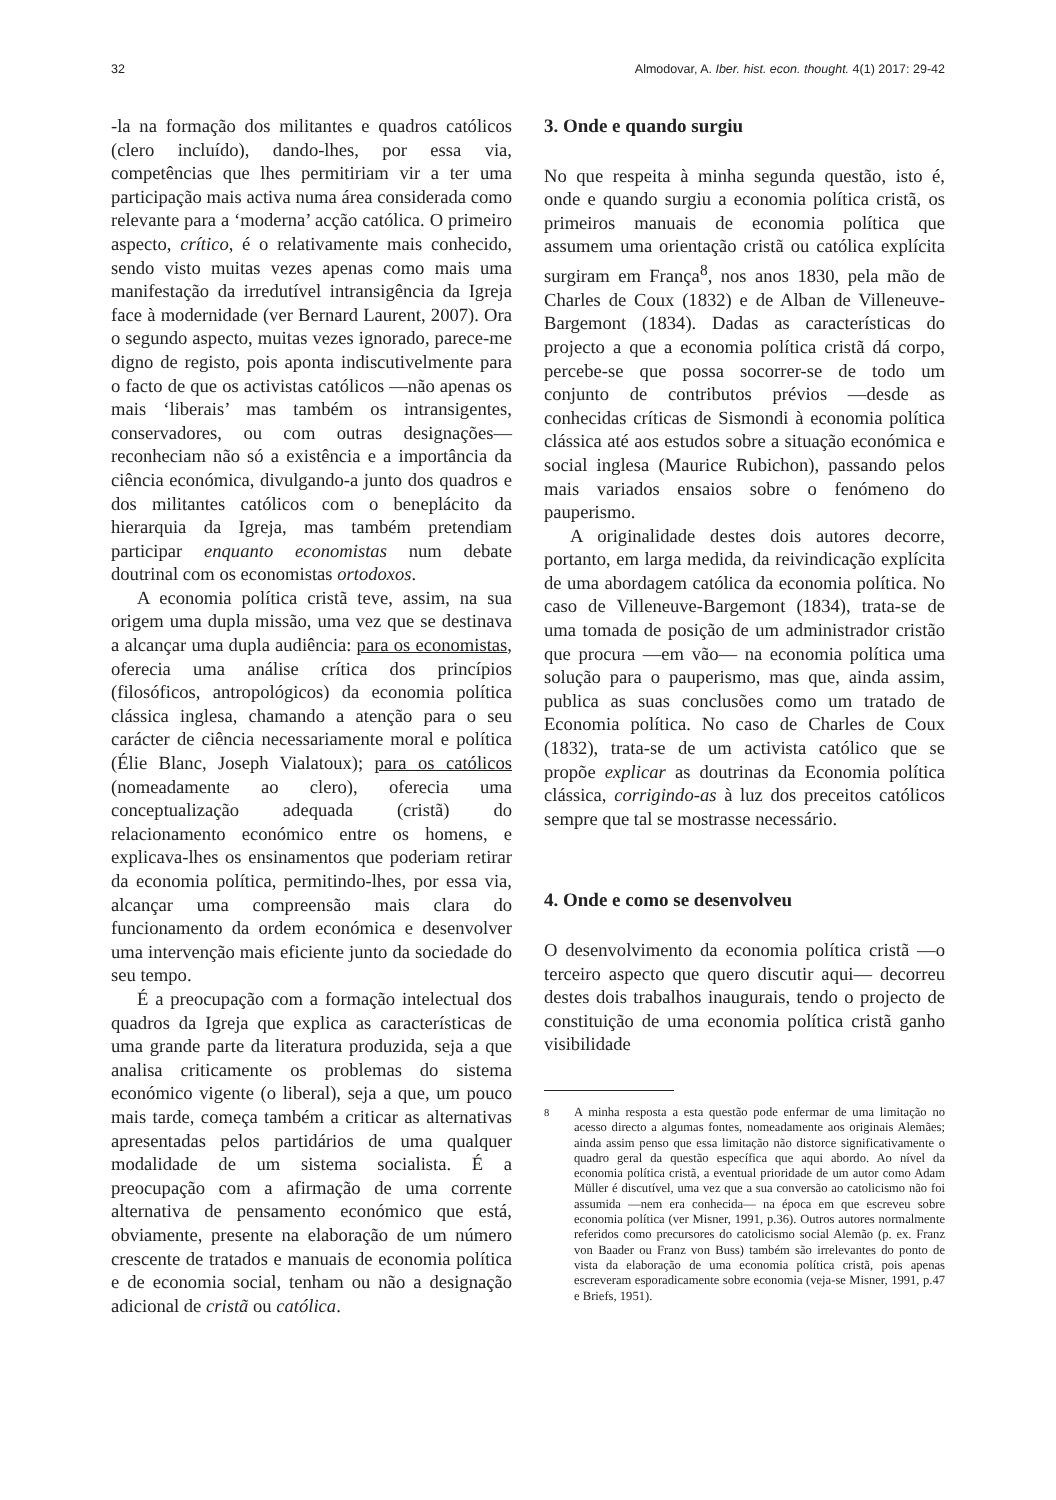32 Almodovar, A. Iber. hist. econ. thought. 4(1) 2017: 29-42
-la na formação dos militantes e quadros católicos (clero incluído), dando-lhes, por essa via, competências que lhes permitiriam vir a ter uma participação mais activa numa área considerada como relevante para a ‘moderna’ acção católica. O primeiro aspecto, crítico, é o relativamente mais conhecido, sendo visto muitas vezes apenas como mais uma manifestação da irredutível intransigência da Igreja face à modernidade (ver Bernard Laurent, 2007). Ora o segundo aspecto, muitas vezes ignorado, parece-me digno de registo, pois aponta indiscutivelmente para o facto de que os activistas católicos —não apenas os mais ‘liberais’ mas também os intransigentes, conservadores, ou com outras designações— reconheciam não só a existência e a importância da ciência económica, divulgando-a junto dos quadros e dos militantes católicos com o beneplácito da hierarquia da Igreja, mas também pretendiam participar enquanto economistas num debate doutrinal com os economistas ortodoxos.
A economia política cristã teve, assim, na sua origem uma dupla missão, uma vez que se destinava a alcançar uma dupla audiência: para os economistas, oferecia uma análise crítica dos princípios (filosóficos, antropológicos) da economia política clássica inglesa, chamando a atenção para o seu carácter de ciência necessariamente moral e política (Élie Blanc, Joseph Vialatoux); para os católicos (nomeadamente ao clero), oferecia uma conceptualização adequada (cristã) do relacionamento económico entre os homens, e explicava-lhes os ensinamentos que poderiam retirar da economia política, permitindo-lhes, por essa via, alcançar uma compreensão mais clara do funcionamento da ordem económica e desenvolver uma intervenção mais eficiente junto da sociedade do seu tempo.
É a preocupação com a formação intelectual dos quadros da Igreja que explica as características de uma grande parte da literatura produzida, seja a que analisa criticamente os problemas do sistema económico vigente (o liberal), seja a que, um pouco mais tarde, começa também a criticar as alternativas apresentadas pelos partidários de uma qualquer modalidade de um sistema socialista. É a preocupação com a afirmação de uma corrente alternativa de pensamento económico que está, obviamente, presente na elaboração de um número crescente de tratados e manuais de economia política e de economia social, tenham ou não a designação adicional de cristã ou católica.
3. Onde e quando surgiu
No que respeita à minha segunda questão, isto é, onde e quando surgiu a economia política cristã, os primeiros manuais de economia política que assumem uma orientação cristã ou católica explícita surgiram em França<sup>8</sup>, nos anos 1830, pela mão de Charles de Coux (1832) e de Alban de Villeneuve-Bargemont (1834). Dadas as características do projecto a que a economia política cristã dá corpo, percebe-se que possa socorrer-se de todo um conjunto de contributos prévios —desde as conhecidas críticas de Sismondi à economia política clássica até aos estudos sobre a situação económica e social inglesa (Maurice Rubichon), passando pelos mais variados ensaios sobre o fenómeno do pauperismo.
A originalidade destes dois autores decorre, portanto, em larga medida, da reivindicação explícita de uma abordagem católica da economia política. No caso de Villeneuve-Bargemont (1834), trata-se de uma tomada de posição de um administrador cristão que procura —em vão— na economia política uma solução para o pauperismo, mas que, ainda assim, publica as suas conclusões como um tratado de Economia política. No caso de Charles de Coux (1832), trata-se de um activista católico que se propõe explicar as doutrinas da Economia política clássica, corrigindo-as à luz dos preceitos católicos sempre que tal se mostrasse necessário.
4. Onde e como se desenvolveu
O desenvolvimento da economia política cristã —o terceiro aspecto que quero discutir aqui— decorreu destes dois trabalhos inaugurais, tendo o projecto de constituição de uma economia política cristã ganho visibilidade
<sup>8</sup> A minha resposta a esta questão pode enfermar de uma limitação no acesso directo a algumas fontes, nomeadamente aos originais Alemães; ainda assim penso que essa limitação não distorce significativamente o quadro geral da questão específica que aqui abordo. Ao nível da economia política cristã, a eventual prioridade de um autor como Adam Müller é discutível, uma vez que a sua conversão ao catolicismo não foi assumida —nem era conhecida— na época em que escreveu sobre economia política (ver Misner, 1991, p.36). Outros autores normalmente referidos como precursores do catolicismo social Alemão (p. ex. Franz von Baader ou Franz von Buss) também são irrelevantes do ponto de vista da elaboração de uma economia política cristã, pois apenas escreveram esporadicamente sobre economia (veja-se Misner, 1991, p.47 e Briefs, 1951).